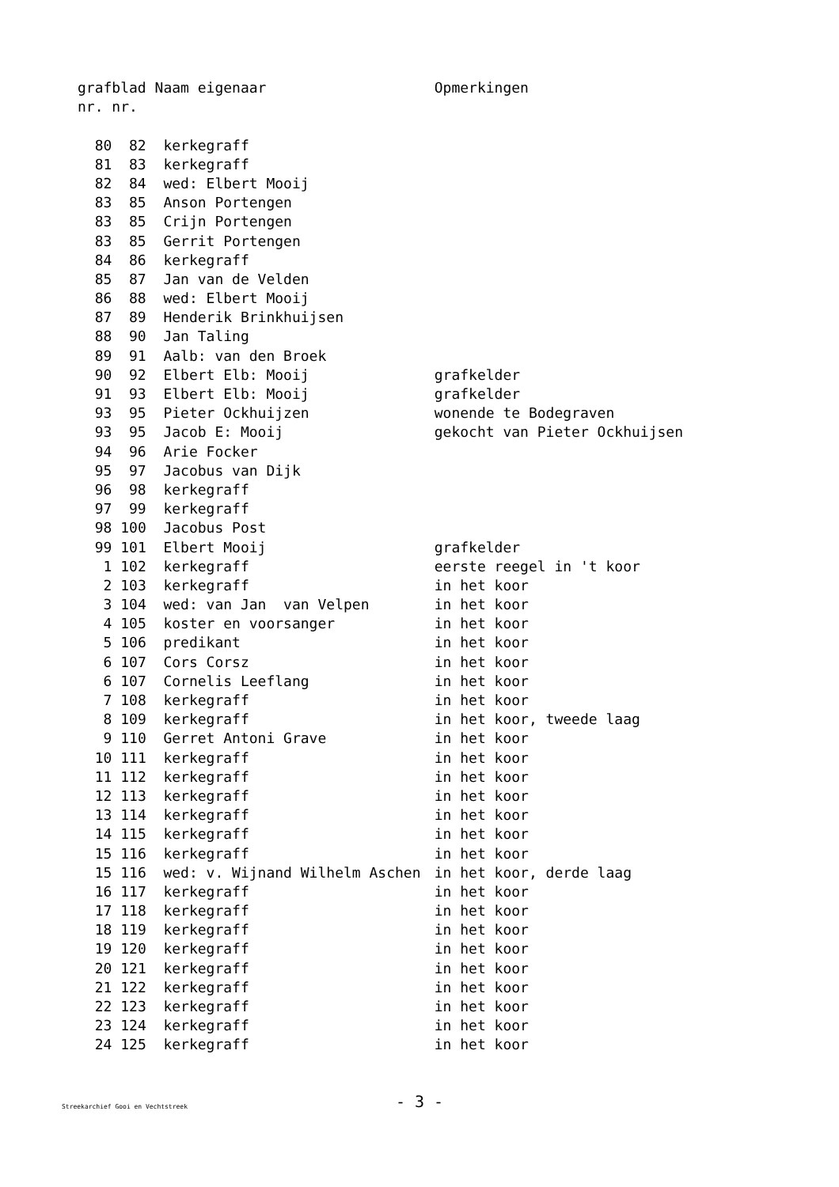| graf | blad | Naam eigenaar | Opmerkingen |
| --- | --- | --- | --- |
| nr. | nr. | | |
| 80 | 82 | kerkegraff | |
| 81 | 83 | kerkegraff | |
| 82 | 84 | wed: Elbert Mooij | |
| 83 | 85 | Anson Portengen | |
| 83 | 85 | Crijn Portengen | |
| 83 | 85 | Gerrit Portengen | |
| 84 | 86 | kerkegraff | |
| 85 | 87 | Jan van de Velden | |
| 86 | 88 | wed: Elbert Mooij | |
| 87 | 89 | Henderik Brinkhuijsen | |
| 88 | 90 | Jan Taling | |
| 89 | 91 | Aalb: van den Broek | |
| 90 | 92 | Elbert Elb: Mooij | grafkelder |
| 91 | 93 | Elbert Elb: Mooij | grafkelder |
| 93 | 95 | Pieter Ockhuijzen | wonende te Bodegraven |
| 93 | 95 | Jacob E: Mooij | gekocht van Pieter Ockhuijsen |
| 94 | 96 | Arie Focker | |
| 95 | 97 | Jacobus van Dijk | |
| 96 | 98 | kerkegraff | |
| 97 | 99 | kerkegraff | |
| 98 | 100 | Jacobus Post | |
| 99 | 101 | Elbert Mooij | grafkelder |
| 1 | 102 | kerkegraff | eerste reegel in 't koor |
| 2 | 103 | kerkegraff | in het koor |
| 3 | 104 | wed: van Jan van Velpen | in het koor |
| 4 | 105 | koster en voorsanger | in het koor |
| 5 | 106 | predikant | in het koor |
| 6 | 107 | Cors Corsz | in het koor |
| 6 | 107 | Cornelis Leeflang | in het koor |
| 7 | 108 | kerkegraff | in het koor |
| 8 | 109 | kerkegraff | in het koor, tweede laag |
| 9 | 110 | Gerret Antoni Grave | in het koor |
| 10 | 111 | kerkegraff | in het koor |
| 11 | 112 | kerkegraff | in het koor |
| 12 | 113 | kerkegraff | in het koor |
| 13 | 114 | kerkegraff | in het koor |
| 14 | 115 | kerkegraff | in het koor |
| 15 | 116 | kerkegraff | in het koor |
| 15 | 116 | wed: v. Wijnand Wilhelm Aschen | in het koor, derde laag |
| 16 | 117 | kerkegraff | in het koor |
| 17 | 118 | kerkegraff | in het koor |
| 18 | 119 | kerkegraff | in het koor |
| 19 | 120 | kerkegraff | in het koor |
| 20 | 121 | kerkegraff | in het koor |
| 21 | 122 | kerkegraff | in het koor |
| 22 | 123 | kerkegraff | in het koor |
| 23 | 124 | kerkegraff | in het koor |
| 24 | 125 | kerkegraff | in het koor |
Streekarchief Gooi en Vechtstreek
- 3 -